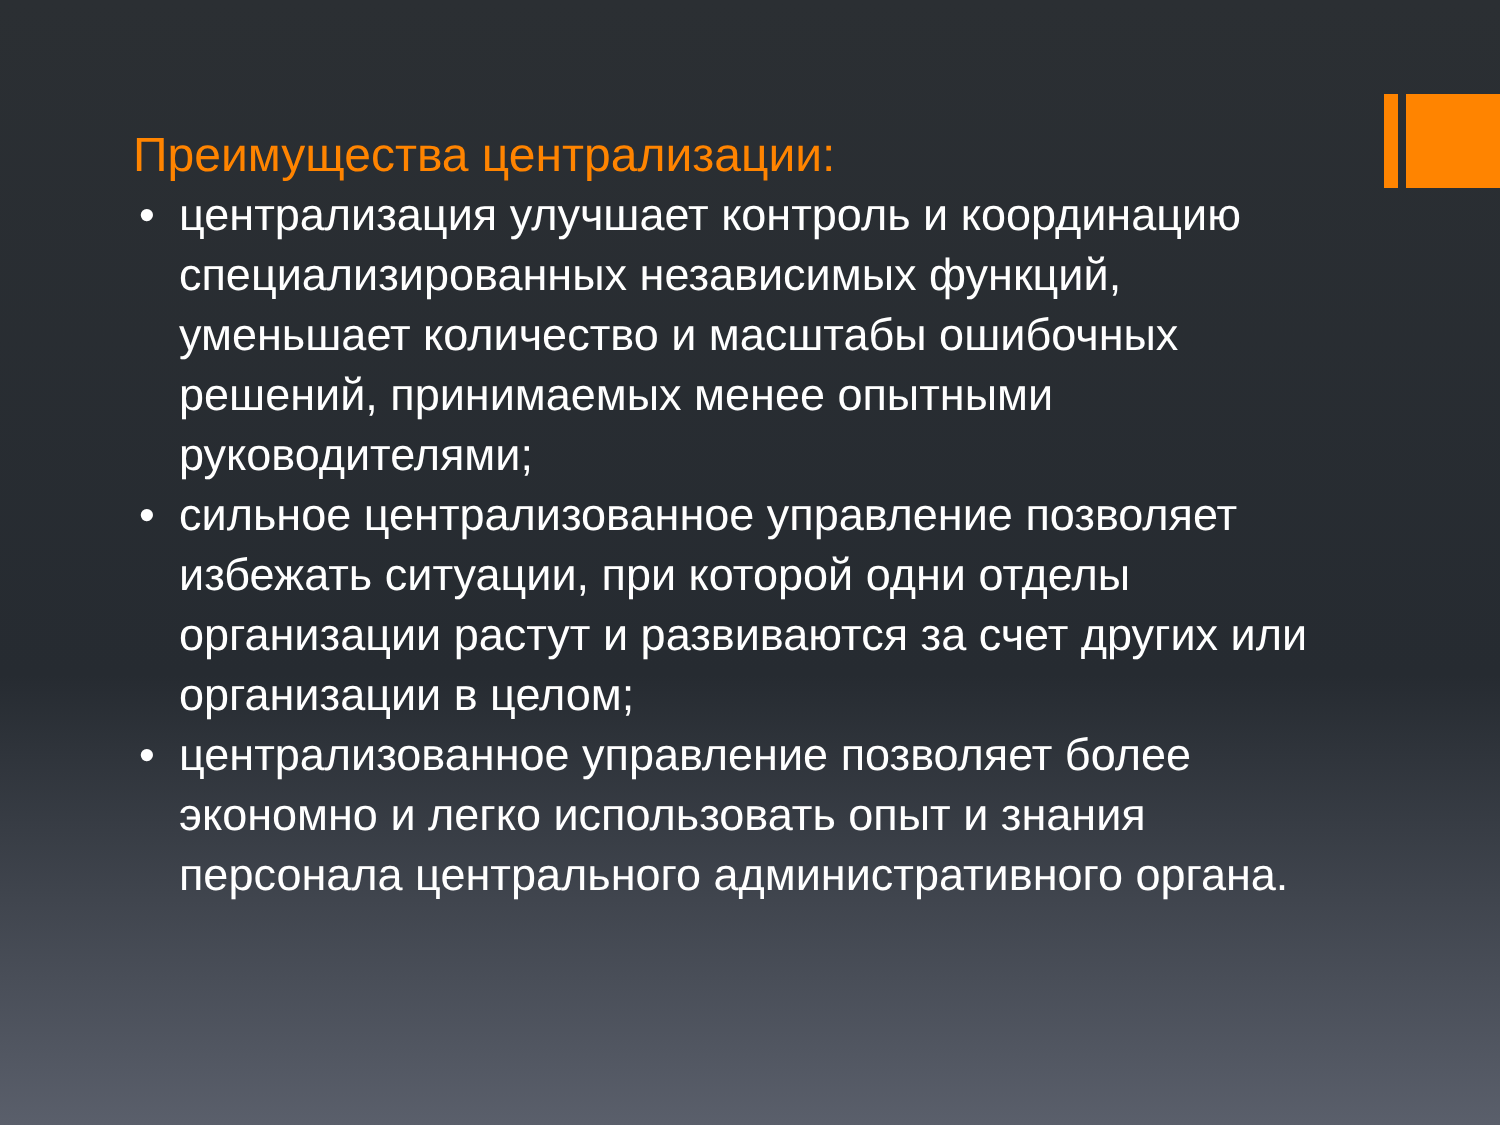Преимущества централизации:
• централизация улучшает контроль и координацию специализированных независимых функций, уменьшает количество и масштабы ошибочных решений, принимаемых менее опытными руководителями;
• сильное централизованное управление позволяет избежать ситуации, при которой одни отделы организации растут и развиваются за счет других или организации в целом;
• централизованное управление позволяет более экономно и легко использовать опыт и знания персонала центрального административного органа.